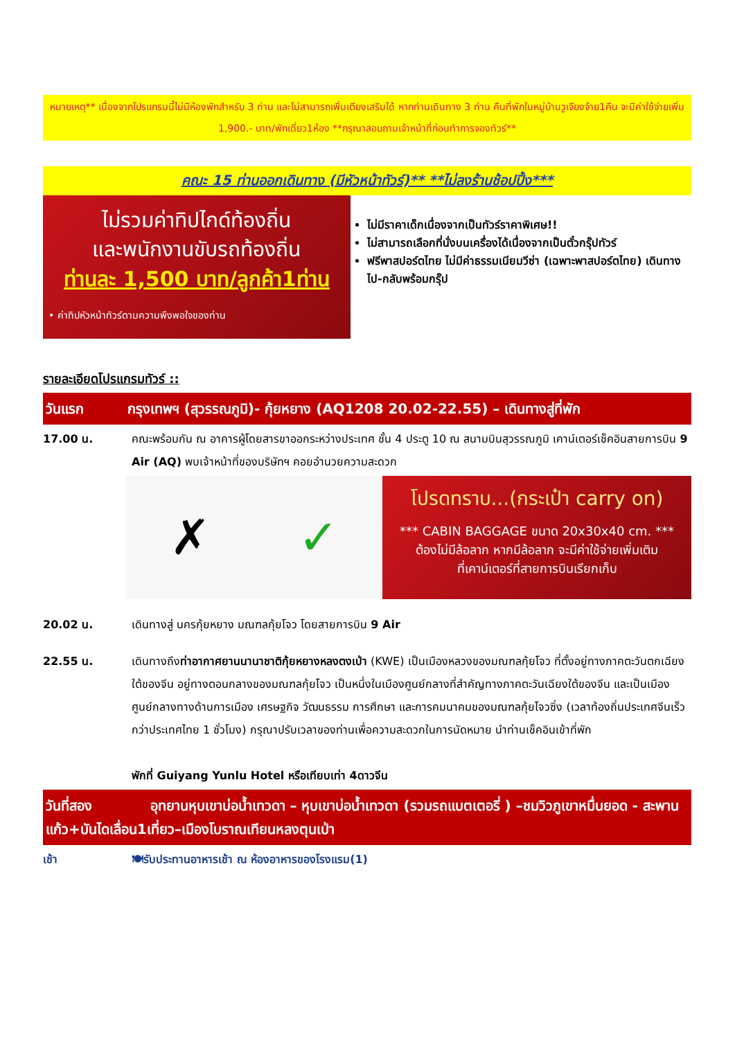หมายเหตุ** เนื่องจากโปรแกรมนี้ไม่มีห้องพักสำหรับ 3 ท่าน และไม่สามารถเพิ่มเตียงเสริมได้ หากท่านเดินทาง 3 ท่าน คืนที่พักในหมู่บ้านวูเจียงจ้าย1คืน จะมีค่าใช้จ่ายเพิ่ม 1,900.- บาท/พักเดี่ยว1ห้อง **กรุณาสอบถามเจ้าหน้าที่ก่อนทำการจองทัวร์**
คณะ 15 ท่านออกเดินทาง (มีหัวหน้าทัวร์)** **ไม่ลงร้านช้อปปิ้ง***
ไม่รวมค่าทิปไกด์ท้องถิ่น
และพนักงานขับรถท้องถิ่น
ท่านละ 1,500 บาท/ลูกค้า1ท่าน
• ค่าทิปหัวหน้าทัวร์ตามความพึงพอใจของท่าน
ไม่มีราคาเด็กเนื่องจากเป็นทัวร์ราคาพิเศษ!!
ไม่สามารถเลือกที่นั่งบนเครื่องได้เนื่องจากเป็นตั๋วกรุ๊ปทัวร์
ฟรีพาสปอร์ตไทย ไม่มีค่าธรรมเนียมวีซ่า (เฉพาะพาสปอร์ตไทย) เดินทางไป-กลับพร้อมกรุ๊ป
รายละเอียดโปรแกรมทัวร์ ::
วันแรก กรุงเทพฯ (สุวรรณภูมิ)- กุ้ยหยาง (AQ1208 20.02-22.55) – เดินทางสู่ที่พัก
17.00 น. คณะพร้อมกัน ณ อาคารผู้โดยสารขาออกระหว่างประเทศ ชั้น 4 ประตู 10 ณ สนามบินสุวรรณภูมิ เคาน์เตอร์เช็คอินสายการบิน 9 Air (AQ) พบเจ้าหน้าที่ของบริษัทฯ คอยอำนวยความสะดวก
✗ ✓
โปรดทราบ...(กระเป๋า carry on)
*** CABIN BAGGAGE ขนาด 20x30x40 cm. ***
ต้องไม่มีล้อลาก หากมีล้อลาก จะมีค่าใช้จ่ายเพิ่มเติม
ที่เคาน์เตอร์ที่สายการบินเรียกเก็บ
20.02 น. เดินทางสู่ นครกุ้ยหยาง มณฑลกุ้ยโจว โดยสายการบิน 9 Air
22.55 น. เดินทางถึงท่าอากาศยานนานาชาติกุ้ยหยางหลงตงเป่า (KWE) เป็นเมืองหลวงของมณฑลกุ้ยโจว ที่ตั้งอยู่ทางภาคตะวันตกเฉียงใต้ของจีน อยู่ทางตอนกลางของมณฑลกุ้ยโจว เป็นหนึ่งในเมืองศูนย์กลางที่สำคัญทางภาคตะวันเฉียงใต้ของจีน และเป็นเมืองศูนย์กลางทางด้านการเมือง เศรษฐกิจ วัฒนธรรม การศึกษา และการคมนาคมของมณฑลกุ้ยโจวซิ่ง (เวลาท้องถิ่นประเทศจีนเร็วกว่าประเทศไทย 1 ชั่วโมง) กรุณาปรับเวลาของท่านเพื่อความสะดวกในการนัดหมาย นำท่านเช็คอินเข้าที่พัก
พักที่ Guiyang Yunlu Hotel หรือเทียบเท่า 4ดาวจีน
วันที่สอง อุทยานหุบเขาบ่อน้ำเทวดา – หุบเขาบ่อน้ำเทวดา (รวมรถแบตเตอรี่ ) –ชมวิวภูเขาหมื่นยอด - สะพานแก้ว+บันไดเลื่อน1เที่ยว–เมืองโบราณเทียนหลงตุนเป่า
เช้า 🍽รับประทานอาหารเช้า ณ ห้องอาหารของโรงแรม(1)